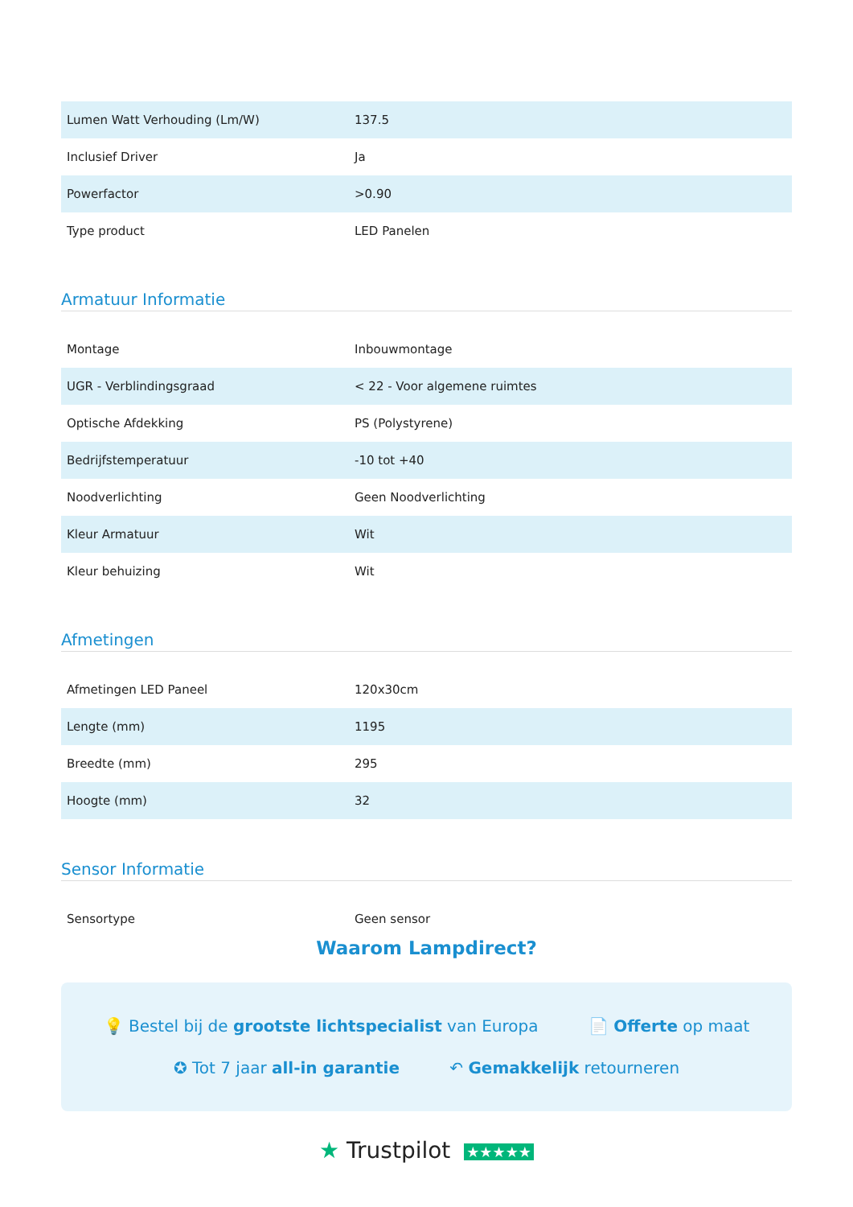| Lumen Watt Verhouding (Lm/W) | 137.5 |
| Inclusief Driver | Ja |
| Powerfactor | >0.90 |
| Type product | LED Panelen |
Armatuur Informatie
| Montage | Inbouwmontage |
| UGR - Verblindingsgraad | < 22 - Voor algemene ruimtes |
| Optische Afdekking | PS (Polystyrene) |
| Bedrijfstemperatuur | -10 tot +40 |
| Noodverlichting | Geen Noodverlichting |
| Kleur Armatuur | Wit |
| Kleur behuizing | Wit |
Afmetingen
| Afmetingen LED Paneel | 120x30cm |
| Lengte (mm) | 1195 |
| Breedte (mm) | 295 |
| Hoogte (mm) | 32 |
Sensor Informatie
| Sensortype | Geen sensor |
Waarom Lampdirect?
💡 Bestel bij de grootste lichtspecialist van Europa 📄 Offerte op maat
✪ Tot 7 jaar all-in garantie ↶ Gemakkelijk retourneren
★ Trustpilot ★★★★★